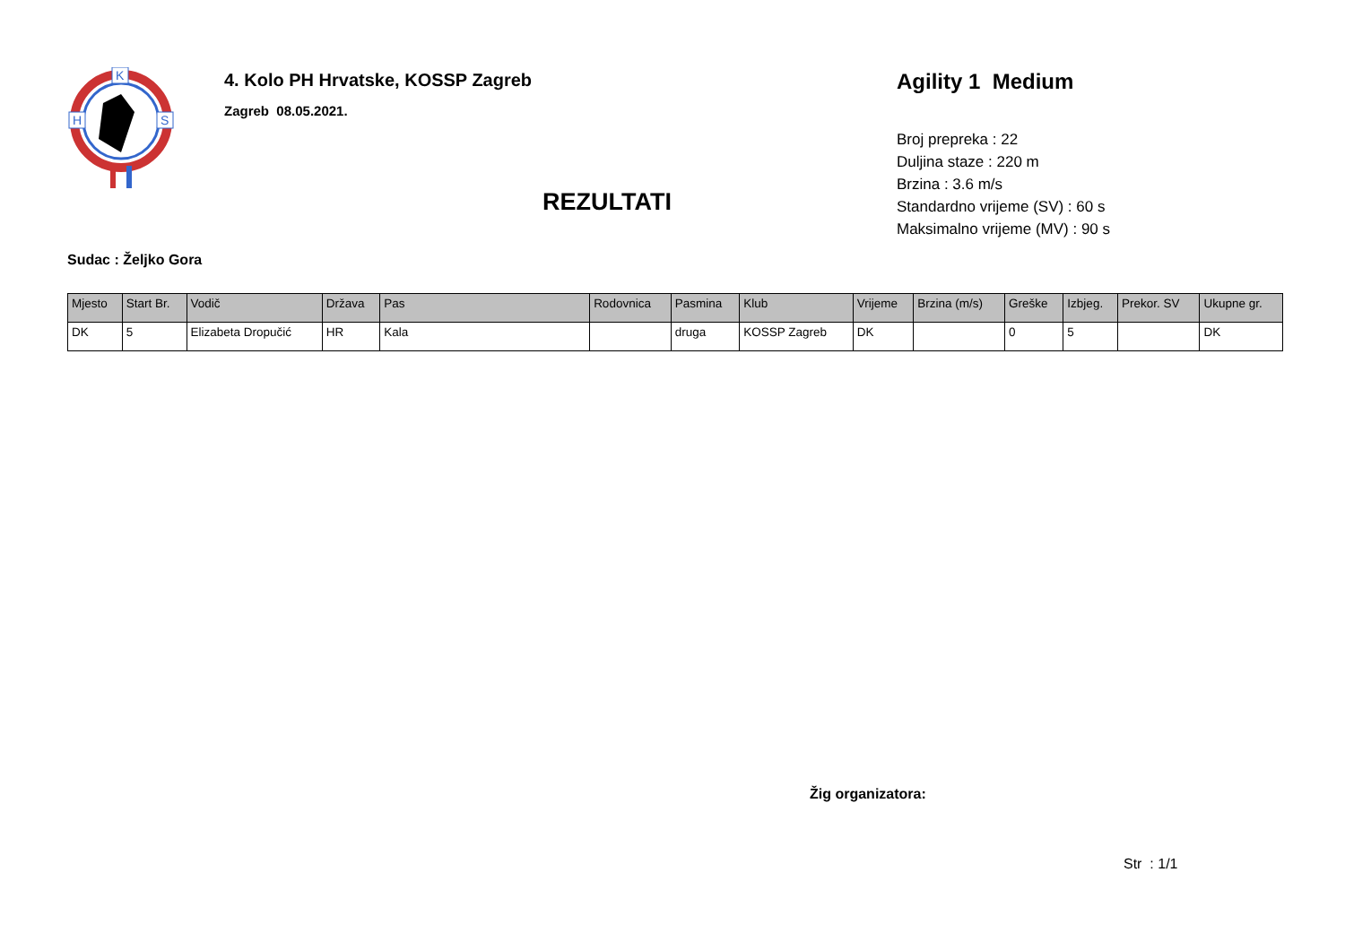K
H
S
4. Kolo PH Hrvatske, KOSSP Zagreb
Zagreb 08.05.2021.
REZULTATI
Agility 1 Medium
Broj prepreka : 22
Duljina staze : 220 m
Brzina : 3.6 m/s
Standardno vrijeme (SV) : 60 s
Maksimalno vrijeme (MV) : 90 s
Sudac : Željko Gora
| Mjesto | Start Br. | Vodič | Država | Pas | Rodovnica | Pasmina | Klub | Vrijeme | Brzina (m/s) | Greške | Izbjeg. | Prekor. SV | Ukupne gr. |
| --- | --- | --- | --- | --- | --- | --- | --- | --- | --- | --- | --- | --- | --- |
| DK | 5 | Elizabeta Dropučić | HR | Kala | | druga | KOSSP Zagreb | DK | | 0 | 5 | | DK |
Žig organizatora:
Str : 1/1